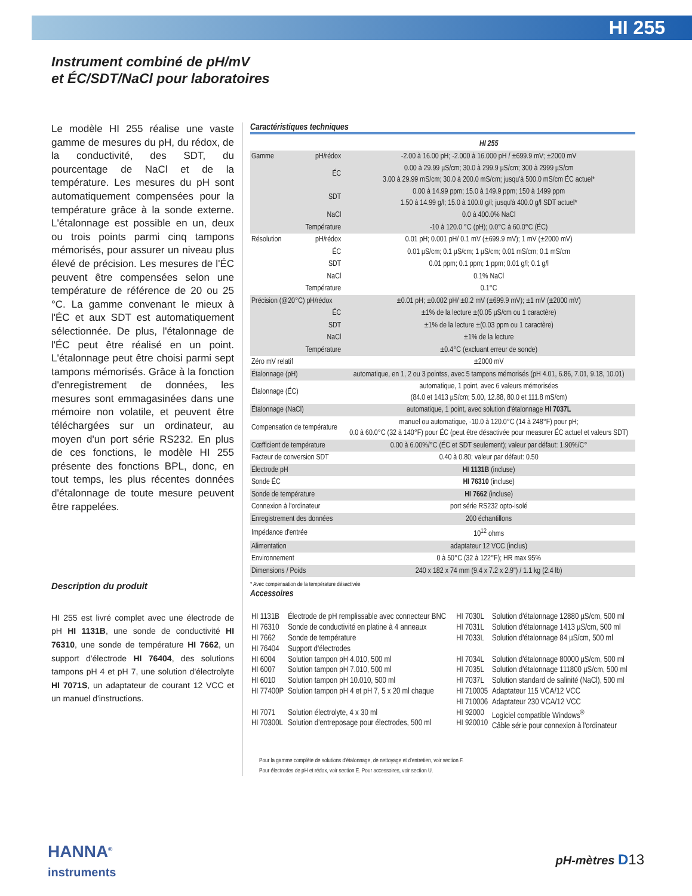HI 255
Instrument combiné de pH/mV
et ÉC/SDT/NaCl pour laboratoires
Le modèle HI 255 réalise une vaste gamme de mesures du pH, du rédox, de la conductivité, des SDT, du pourcentage de NaCl et de la température. Les mesures du pH sont automatiquement compensées pour la température grâce à la sonde externe. L'étalonnage est possible en un, deux ou trois points parmi cinq tampons mémorisés, pour assurer un niveau plus élevé de précision. Les mesures de l'ÉC peuvent être compensées selon une température de référence de 20 ou 25 °C. La gamme convenant le mieux à l'ÉC et aux SDT est automatiquement sélectionnée. De plus, l'étalonnage de l'ÉC peut être réalisé en un point. L'étalonnage peut être choisi parmi sept tampons mémorisés. Grâce à la fonction d'enregistrement de données, les mesures sont emmagasinées dans une mémoire non volatile, et peuvent être téléchargées sur un ordinateur, au moyen d'un port série RS232. En plus de ces fonctions, le modèle HI 255 présente des fonctions BPL, donc, en tout temps, les plus récentes données d'étalonnage de toute mesure peuvent être rappelées.
Description du produit
HI 255 est livré complet avec une électrode de pH HI 1131B, une sonde de conductivité HI 76310, une sonde de température HI 7662, un support d'électrode HI 76404, des solutions tampons pH 4 et pH 7, une solution d'électrolyte HI 7071S, un adaptateur de courant 12 VCC et un manuel d'instructions.
Caractéristiques techniques
| | | HI 255 |
| Gamme | pH/rédox | -2.00 à 16.00 pH; -2.000 à 16.000 pH / ±699.9 mV; ±2000 mV |
| | ÉC | 0.00 à 29.99 µS/cm; 30.0 à 299.9 µS/cm; 300 à 2999 µS/cm 3.00 à 29.99 mS/cm; 30.0 à 200.0 mS/cm; jusqu'à 500.0 mS/cm ÉC actuel* |
| | SDT | 0.00 à 14.99 ppm; 15.0 à 149.9 ppm; 150 à 1499 ppm 1.50 à 14.99 g/l; 15.0 à 100.0 g/l; jusqu'à 400.0 g/l SDT actuel* |
| | NaCl | 0.0 à 400.0% NaCl |
| | Température | -10 à 120.0 °C (pH); 0.0°C à 60.0°C (ÉC) |
| Résolution | pH/rédox | 0.01 pH; 0.001 pH/ 0.1 mV (±699.9 mV); 1 mV (±2000 mV) |
| | ÉC | 0.01 µS/cm; 0.1 µS/cm; 1 µS/cm; 0.01 mS/cm; 0.1 mS/cm |
| | SDT | 0.01 ppm; 0.1 ppm; 1 ppm; 0.01 g/l; 0.1 g/l |
| | NaCl | 0.1% NaCl |
| | Température | 0.1°C |
| Précision (@20°C) pH/rédox | | ±0.01 pH; ±0.002 pH/ ±0.2 mV (±699.9 mV); ±1 mV (±2000 mV) |
| | ÉC | ±1% de la lecture ±(0.05 µS/cm ou 1 caractère) |
| | SDT | ±1% de la lecture ±(0.03 ppm ou 1 caractère) |
| | NaCl | ±1% de la lecture |
| | Température | ±0.4°C (excluant erreur de sonde) |
| Zéro mV relatif | | ±2000 mV |
| Étalonnage (pH) | | automatique, en 1, 2 ou 3 pointss, avec 5 tampons mémorisés (pH 4.01, 6.86, 7.01, 9.18, 10.01) |
| Étalonnage (ÉC) | | automatique, 1 point, avec 6 valeurs mémorisées (84.0 et 1413 µS/cm; 5.00, 12.88, 80.0 et 111.8 mS/cm) |
| Étalonnage (NaCl) | | automatique, 1 point, avec solution d'étalonnage HI 7037L |
| Compensation de température | | manuel ou automatique, -10.0 à 120.0°C (14 à 248°F) pour pH; 0.0 à 60.0°C (32 à 140°F) pour ÉC (peut être désactivée pour measurer ÉC actuel et valeurs SDT) |
| Cœfficient de température | | 0.00 à 6.00%/°C (ÉC et SDT seulement); valeur par défaut: 1.90%/C° |
| Facteur de conversion SDT | | 0.40 à 0.80; valeur par défaut: 0.50 |
| Électrode pH | | HI 1131B (incluse) |
| Sonde ÉC | | HI 76310 (incluse) |
| Sonde de température | | HI 7662 (incluse) |
| Connexion à l'ordinateur | | port série RS232 opto-isolé |
| Enregistrement des données | | 200 échantillons |
| Impédance d'entrée | | 10<sup>12</sup> ohms |
| Alimentation | | adaptateur 12 VCC (inclus) |
| Environnement | | 0 à 50°C (32 à 122°F); HR max 95% |
| Dimensions / Poids | | 240 x 182 x 74 mm (9.4 x 7.2 x 2.9") / 1.1 kg (2.4 lb) |
* Avec compensation de la température désactivée
Accessoires
| HI 1131B | Électrode de pH remplissable avec connecteur BNC | HI 7030L | Solution d'étalonnage 12880 µS/cm, 500 ml |
| HI 76310 | Sonde de conductivité en platine à 4 anneaux | HI 7031L | Solution d'étalonnage 1413 µS/cm, 500 ml |
| HI 7662 HI 76404 | Sonde de température Support d'électrodes | HI 7033L | Solution d'étalonnage 84 µS/cm, 500 ml |
| HI 6004 | Solution tampon pH 4.010, 500 ml | HI 7034L | Solution d'étalonnage 80000 µS/cm, 500 ml |
| HI 6007 | Solution tampon pH 7.010, 500 ml | HI 7035L | Solution d'étalonnage 111800 µS/cm, 500 ml |
| HI 6010 | Solution tampon pH 10.010, 500 ml | HI 7037L | Solution standard de salinité (NaCl), 500 ml |
| HI 77400P | Solution tampon pH 4 et pH 7, 5 x 20 ml chaque | HI 710005 HI 710006 | Adaptateur 115 VCA/12 VCC Adaptateur 230 VCA/12 VCC |
| HI 7071 HI 70300L | Solution électrolyte, 4 x 30 ml Solution d'entreposage pour électrodes, 500 ml | HI 92000 HI 920010 | Logiciel compatible Windows<sup>®</sup> Câble série pour connexion à l'ordinateur |
Pour la gamme complète de solutions d'étalonnage, de nettoyage et d'entretien, voir section F.
Pour électrodes de pH et rédox, voir section E. Pour accessoires, voir section U.
HANNA<sup>®</sup>
instruments
pH-mètres D 13